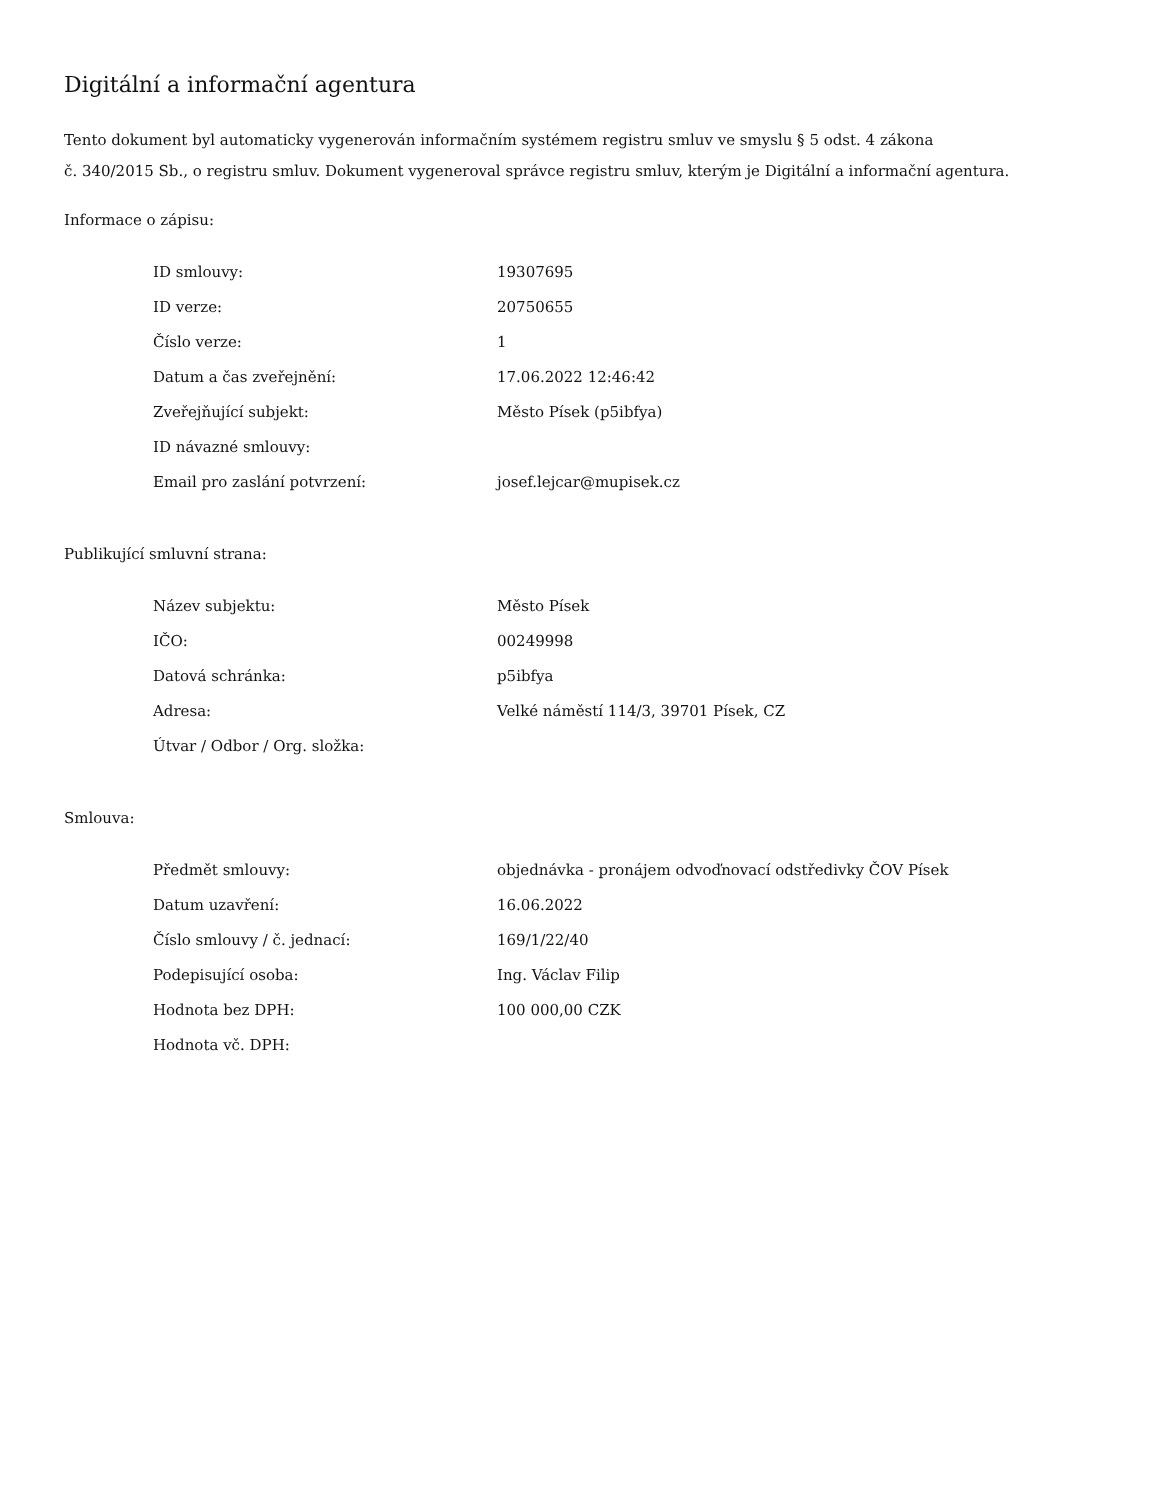Digitální a informační agentura
Tento dokument byl automaticky vygenerován informačním systémem registru smluv ve smyslu § 5 odst. 4 zákona
č. 340/2015 Sb., o registru smluv. Dokument vygeneroval správce registru smluv, kterým je Digitální a informační agentura.
Informace o zápisu:
| ID smlouvy: | 19307695 |
| ID verze: | 20750655 |
| Číslo verze: | 1 |
| Datum a čas zveřejnění: | 17.06.2022 12:46:42 |
| Zveřejňující subjekt: | Město Písek (p5ibfya) |
| ID návazné smlouvy: | |
| Email pro zaslání potvrzení: | josef.lejcar@mupisek.cz |
Publikující smluvní strana:
| Název subjektu: | Město Písek |
| IČO: | 00249998 |
| Datová schránka: | p5ibfya |
| Adresa: | Velké náměstí 114/3, 39701 Písek, CZ |
| Útvar / Odbor / Org. složka: | |
Smlouva:
| Předmět smlouvy: | objednávka - pronájem odvoďnovací odstředivky ČOV Písek |
| Datum uzavření: | 16.06.2022 |
| Číslo smlouvy / č. jednací: | 169/1/22/40 |
| Podepisující osoba: | Ing. Václav Filip |
| Hodnota bez DPH: | 100 000,00 CZK |
| Hodnota vč. DPH: | |